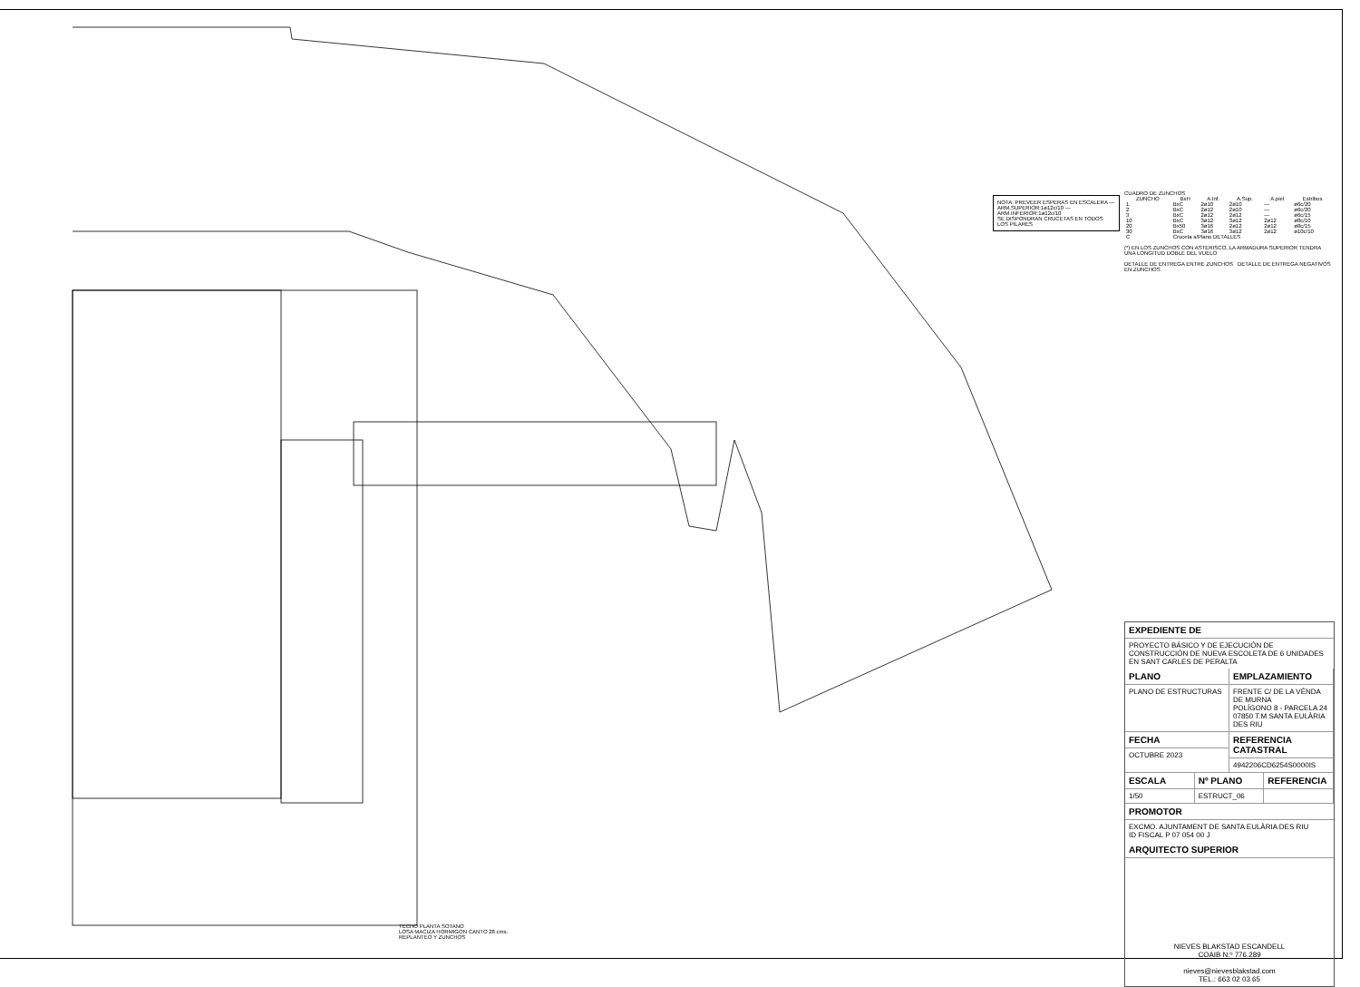NOTA: PREVEER ESPERAS EN ESCALERA —ARM.SUPERIOR:1ø12c/10 —ARM.INFERIOR:1ø12c/10
SE DISPONDRAN CRUCETAS EN TODOS LOS PILARES
CUADRO DE ZUNCHOS
| ZUNCHO | BxH | A.Inf. | A.Sup. | A.piel | Estribos |
| --- | --- | --- | --- | --- | --- |
| 1 | BxC | 2ø10 | 2ø10 | — | ø6c/20 |
| 2 | BxC | 2ø12 | 2ø10 | — | ø6c/20 |
| 3 | BxC | 2ø12 | 2ø12 | — | ø6c/15 |
| 10 | BxC | 3ø12 | 3ø12 | 2ø12 | ø8c/10 |
| 20 | Bx50 | 3ø16 | 2ø12 | 2ø12 | ø8c/15 |
| 30 | BxC | 3ø16 | 3ø12 | 2ø12 | ø10c/10 |
| C | Cruceta s/Plano DETALLES | | | | |
(*) EN LOS ZUNCHOS CON ASTERISCO, LA ARMADURA SUPERIOR TENDRA UNA LONGITUD DOBLE DEL VUELO
DETALLE DE ENTREGA ENTRE ZUNCHOS DETALLE DE ENTREGA NEGATIVOS EN ZUNCHOS
EXPEDIENTE DE
PROYECTO BÁSICO Y DE EJECUCIÓN DE CONSTRUCCIÓN DE NUEVA ESCOLETA DE 6 UNIDADES EN SANT CARLES DE PERALTA
PLANO
PLANO DE ESTRUCTURAS
EMPLAZAMIENTO
FRENTE C/ DE LA VÉNDA DE MURNA
POLÍGONO 8 - PARCELA 24
07850 T.M SANTA EULÀRIA DES RIU
FECHA
OCTUBRE 2023
REFERENCIA CATASTRAL
4942206CD6254S0000IS
ESCALA
1/50
Nº PLANO
ESTRUCT_06
REFERENCIA
PROMOTOR
EXCMO. AJUNTAMENT DE SANTA EULÀRIA DES RIU
ID FISCAL P 07 054 00 J
ARQUITECTO SUPERIOR
NIEVES BLAKSTAD ESCANDELL
COAIB N.º 776.289
nieves@nievesblakstad.com
TEL.: 663 02 03 65
TECHO PLANTA SOTANO
LOSA MACIZA HORMIGON CANTO 28 cms.
REPLANTEO Y ZUNCHOS